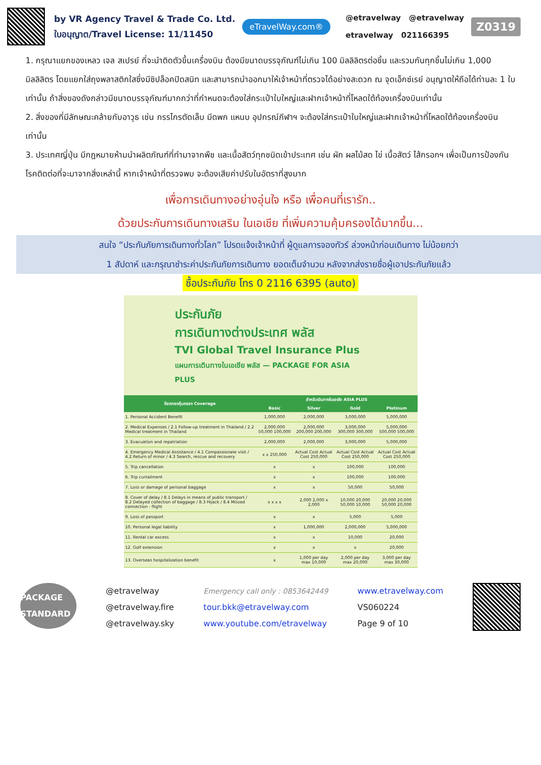by VR Agency Travel & Trade Co. Ltd.
ใบอนุญาต/Travel License: 11/11450
eTravelWay.com®
@etravelway @etravelway
etravelway 021166395
Z0319
1. กรุณาแยกของเหลว เจล สเปรย์ ที่จะนำติดตัวขึ้นเครื่องบิน ต้องมีขนาดบรรจุภัณฑ์ไม่เกิน 100 มิลลิลิตรต่อชิ้น และรวมกันทุกชิ้นไม่เกิน 1,000 มิลลิลิตร โดยแยกใส่ถุงพลาสติกใสซึ่งมีซิปล็อคปิดสนิท และสามารถนำออกมาให้เจ้าหน้าที่ตรวจได้อย่างสะดวก ณ จุดเอ็กซ์เรย์ อนุญาตให้ถือได้ท่านละ 1 ใบเท่านั้น ถ้าสิ่งของดังกล่าวมีขนาดบรรจุภัณฑ์มากกว่าที่กำหนดจะต้องใส่กระเป๋าใบใหญ่และฝากเจ้าหน้าที่โหลดใต้ท้องเครื่องบินเท่านั้น
2. สิ่งของที่มีลักษณะคล้ายกับอาวุธ เช่น กรรไกรตัดเล็บ มีดพก แหนบ อุปกรณ์กีฬาฯ จะต้องใส่กระเป๋าใบใหญ่และฝากเจ้าหน้าที่โหลดใต้ท้องเครื่องบินเท่านั้น
3. ประเทศญี่ปุ่น มีกฎหมายห้ามนำผลิตภัณฑ์ที่ทำมาจากพืช และเนื้อสัตว์ทุกชนิดเข้าประเทศ เช่น ผัก ผลไม้สด ไข่ เนื้อสัตว์ ไส้กรอกฯ เพื่อเป็นการป้องกันโรคติดต่อที่จะมาจากสิ่งเหล่านี้ หากเจ้าหน้าที่ตรวจพบ จะต้องเสียค่าปรับในอัตราที่สูงมาก
เพื่อการเดินทางอย่างอุ่นใจ หรือ เพื่อคนที่เรารัก..
ด้วยประกันการเดินทางเสริม ในเอเชีย ที่เพิ่มความคุ้มครองได้มากขึ้น...
สนใจ “ประกันภัยการเดินทางทั่วโลก” โปรดแจ้งเจ้าหน้าที่ ผู้ดูแลการจองทัวร์ ล่วงหน้าก่อนเดินทาง ไม่น้อยกว่า
1 สัปดาห์ และกรุณาชำระค่าประกันภัยการเดินทาง ยอดเต็มจำนวน หลังจากส่งรายชื่อผู้เอาประกันภัยแล้ว
ซื้อประกันภัย โทร 0 2116 6395 (auto)
ประกันภัย
การเดินทางต่างประเทศ พลัส
TVI Global Travel Insurance Plus
แผนการเดินทางในเอเชีย พลัส — PACKAGE FOR ASIA PLUS
| ข้อตกลงคุ้มครอง Coverage | สำหรับเดินทางในเอเชีย ASIA PLUS | | | |
| --- | --- | --- | --- | --- |
| | Basic | Silver | Gold | Platinum |
| 1. Personal Accident Benefit | 1,000,000 | 2,000,000 | 3,000,000 | 5,000,000 |
| 2. Medical Expenses / 2.1 Follow-up treatment in Thailand / 2.2 Medical treatment in Thailand | 2,000,000 50,000 100,000 | 2,000,000 200,000 200,000 | 3,000,000 300,000 300,000 | 5,000,000 500,000 500,000 |
| 3. Evacuation and repatriation | 2,000,000 | 2,000,000 | 3,000,000 | 5,000,000 |
| 4. Emergency Medical Assistance / 4.1 Compassionate visit / 4.2 Return of minor / 4.3 Search, rescue and recovery | x x 250,000 | Actual Cost Actual Cost 250,000 | Actual Cost Actual Cost 250,000 | Actual Cost Actual Cost 250,000 |
| 5. Trip cancellation | x | x | 100,000 | 100,000 |
| 6. Trip curtailment | x | x | 100,000 | 100,000 |
| 7. Loss or damage of personal baggage | x | x | 50,000 | 50,000 |
| 8. Cover of delay / 8.1 Delays in means of public transport / 8.2 Delayed collection of baggage / 8.3 Hijack / 8.4 Missed connection - flight | x x x x | 2,000 2,000 x 2,000 | 10,000 20,000 50,000 10,000 | 20,000 20,000 50,000 20,000 |
| 9. Loss of passport | x | x | 5,000 | 5,000 |
| 10. Personal legal liability | x | 1,000,000 | 2,000,000 | 5,000,000 |
| 11. Rental car excess | x | x | 10,000 | 20,000 |
| 12. Golf extension | x | x | x | 20,000 |
| 13. Overseas hospitalization benefit | x | 1,000 per day max 10,000 | 2,000 per day max 20,000 | 3,000 per day max 30,000 |
PACKAGE STANDARD
@etravelway
@etravelway.fire
@etravelway.sky
Emergency call only : 0853642449
tour.bkk@etravelway.com
www.youtube.com/etravelway
www.etravelway.com
VS060224
Page 9 of 10